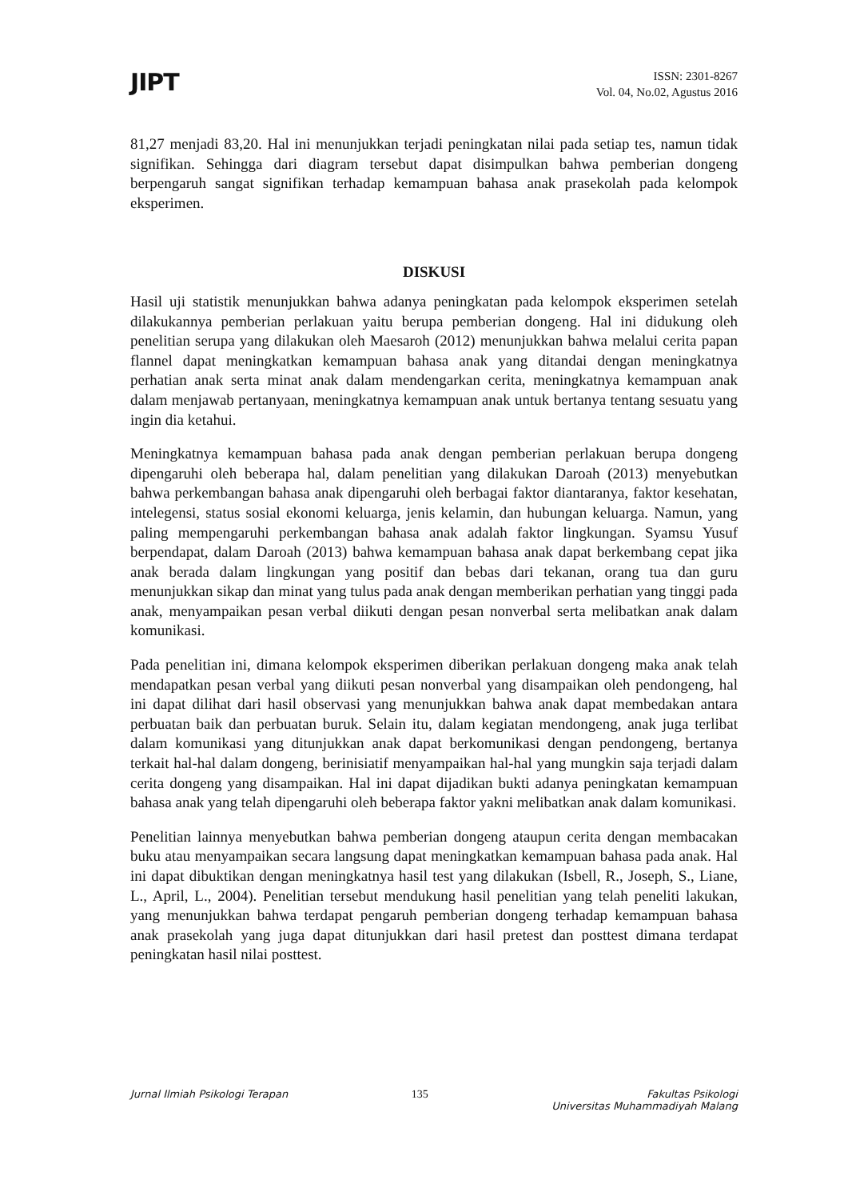JIPT
ISSN: 2301-8267
Vol. 04, No.02, Agustus 2016
81,27 menjadi 83,20. Hal ini menunjukkan terjadi peningkatan nilai pada setiap tes, namun tidak signifikan. Sehingga dari diagram tersebut dapat disimpulkan bahwa pemberian dongeng berpengaruh sangat signifikan terhadap kemampuan bahasa anak prasekolah pada kelompok eksperimen.
DISKUSI
Hasil uji statistik menunjukkan bahwa adanya peningkatan pada kelompok eksperimen setelah dilakukannya pemberian perlakuan yaitu berupa pemberian dongeng. Hal ini didukung oleh penelitian serupa yang dilakukan oleh Maesaroh (2012) menunjukkan bahwa melalui cerita papan flannel dapat meningkatkan kemampuan bahasa anak yang ditandai dengan meningkatnya perhatian anak serta minat anak dalam mendengarkan cerita, meningkatnya kemampuan anak dalam menjawab pertanyaan, meningkatnya kemampuan anak untuk bertanya tentang sesuatu yang ingin dia ketahui.
Meningkatnya kemampuan bahasa pada anak dengan pemberian perlakuan berupa dongeng dipengaruhi oleh beberapa hal, dalam penelitian yang dilakukan Daroah (2013) menyebutkan bahwa perkembangan bahasa anak dipengaruhi oleh berbagai faktor diantaranya, faktor kesehatan, intelegensi, status sosial ekonomi keluarga, jenis kelamin, dan hubungan keluarga. Namun, yang paling mempengaruhi perkembangan bahasa anak adalah faktor lingkungan. Syamsu Yusuf berpendapat, dalam Daroah (2013) bahwa kemampuan bahasa anak dapat berkembang cepat jika anak berada dalam lingkungan yang positif dan bebas dari tekanan, orang tua dan guru menunjukkan sikap dan minat yang tulus pada anak dengan memberikan perhatian yang tinggi pada anak, menyampaikan pesan verbal diikuti dengan pesan nonverbal serta melibatkan anak dalam komunikasi.
Pada penelitian ini, dimana kelompok eksperimen diberikan perlakuan dongeng maka anak telah mendapatkan pesan verbal yang diikuti pesan nonverbal yang disampaikan oleh pendongeng, hal ini dapat dilihat dari hasil observasi yang menunjukkan bahwa anak dapat membedakan antara perbuatan baik dan perbuatan buruk. Selain itu, dalam kegiatan mendongeng, anak juga terlibat dalam komunikasi yang ditunjukkan anak dapat berkomunikasi dengan pendongeng, bertanya terkait hal-hal dalam dongeng, berinisiatif menyampaikan hal-hal yang mungkin saja terjadi dalam cerita dongeng yang disampaikan. Hal ini dapat dijadikan bukti adanya peningkatan kemampuan bahasa anak yang telah dipengaruhi oleh beberapa faktor yakni melibatkan anak dalam komunikasi.
Penelitian lainnya menyebutkan bahwa pemberian dongeng ataupun cerita dengan membacakan buku atau menyampaikan secara langsung dapat meningkatkan kemampuan bahasa pada anak. Hal ini dapat dibuktikan dengan meningkatnya hasil test yang dilakukan (Isbell, R., Joseph, S., Liane, L., April, L., 2004). Penelitian tersebut mendukung hasil penelitian yang telah peneliti lakukan, yang menunjukkan bahwa terdapat pengaruh pemberian dongeng terhadap kemampuan bahasa anak prasekolah yang juga dapat ditunjukkan dari hasil pretest dan posttest dimana terdapat peningkatan hasil nilai posttest.
Jurnal Ilmiah Psikologi Terapan 135 Fakultas Psikologi
Universitas Muhammadiyah Malang